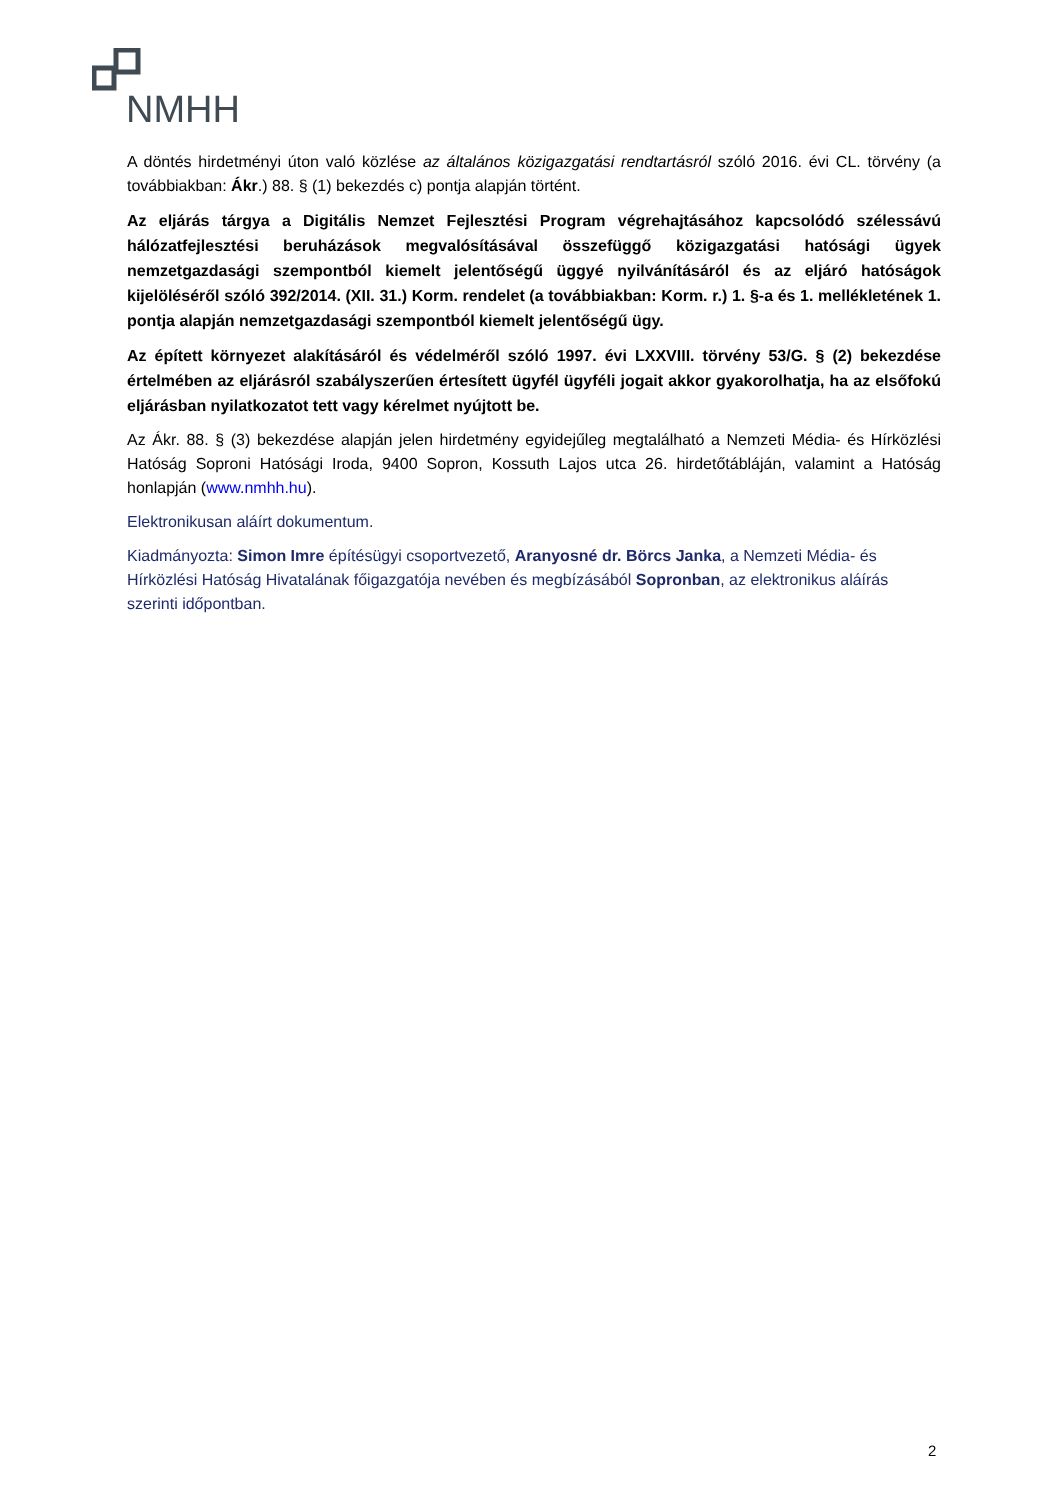NMHH
A döntés hirdetményi úton való közlése az általános közigazgatási rendtartásról szóló 2016. évi CL. törvény (a továbbiakban: Ákr.) 88. § (1) bekezdés c) pontja alapján történt.
Az eljárás tárgya a Digitális Nemzet Fejlesztési Program végrehajtásához kapcsolódó szélessávú hálózatfejlesztési beruházások megvalósításával összefüggő közigazgatási hatósági ügyek nemzetgazdasági szempontból kiemelt jelentőségű üggyé nyilvánításáról és az eljáró hatóságok kijelöléséről szóló 392/2014. (XII. 31.) Korm. rendelet (a továbbiakban: Korm. r.) 1. §-a és 1. mellékletének 1. pontja alapján nemzetgazdasági szempontból kiemelt jelentőségű ügy.
Az épített környezet alakításáról és védelméről szóló 1997. évi LXXVIII. törvény 53/G. § (2) bekezdése értelmében az eljárásról szabályszerűen értesített ügyfél ügyféli jogait akkor gyakorolhatja, ha az elsőfokú eljárásban nyilatkozatot tett vagy kérelmet nyújtott be.
Az Ákr. 88. § (3) bekezdése alapján jelen hirdetmény egyidejűleg megtalálható a Nemzeti Média- és Hírközlési Hatóság Soproni Hatósági Iroda, 9400 Sopron, Kossuth Lajos utca 26. hirdetőtábláján, valamint a Hatóság honlapján (www.nmhh.hu).
Elektronikusan aláírt dokumentum.
Kiadmányozta: Simon Imre építésügyi csoportvezető, Aranyosné dr. Börcs Janka, a Nemzeti Média- és Hírközlési Hatóság Hivatalának főigazgatója nevében és megbízásából Sopronban, az elektronikus aláírás szerinti időpontban.
2